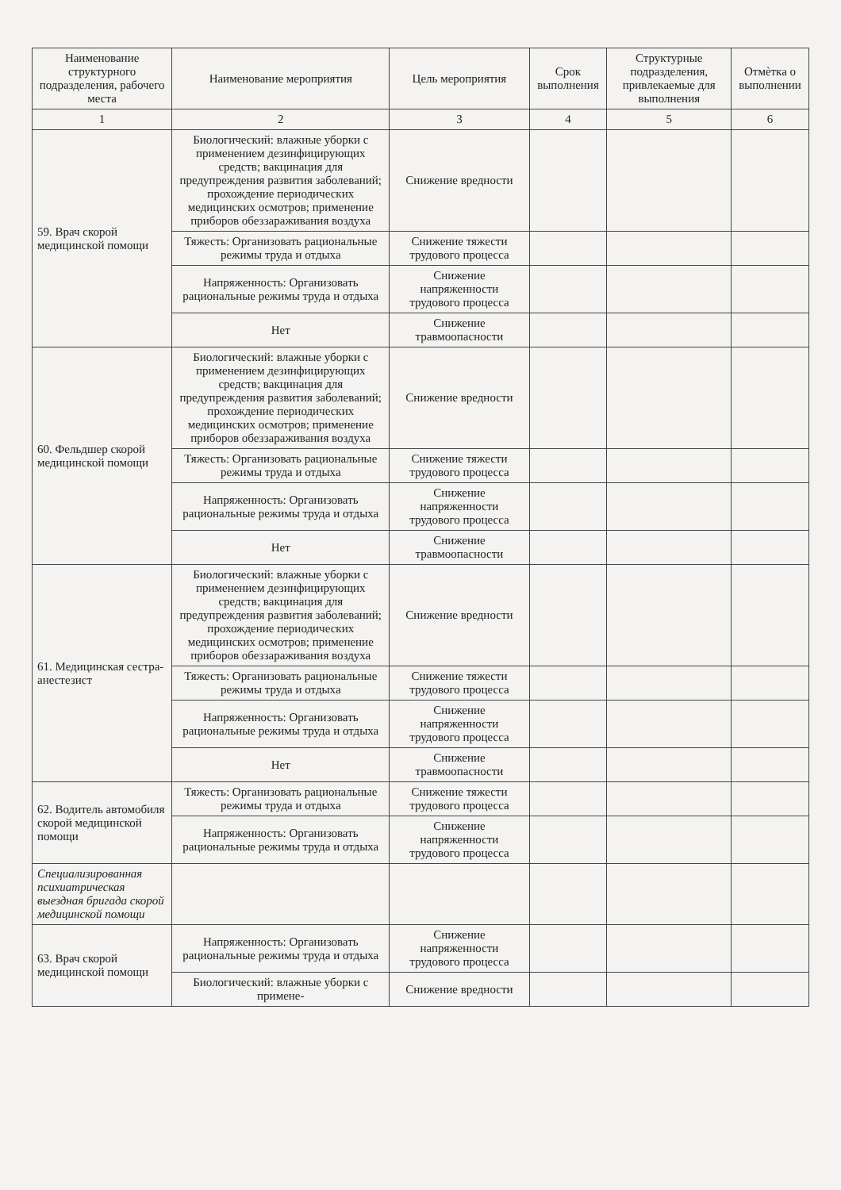| Наименование структурного подразделения, рабочего места | Наименование мероприятия | Цель мероприятия | Срок выполнения | Структурные подразделения, привлекаемые для выполнения | Отмѐтка о выполнении |
| --- | --- | --- | --- | --- | --- |
| 1 | 2 | 3 | 4 | 5 | 6 |
| 59. Врач скорой медицинской помощи | Биологический: влажные уборки с применением дезинфицирующих средств; вакцинация для предупреждения развития заболеваний; прохождение периодических медицинских осмотров; применение приборов обеззараживания воздуха | Снижение вредности | | | |
| | Тяжесть: Организовать рациональные режимы труда и отдыха | Снижение тяжести трудового процесса | | | |
| | Напряженность: Организовать рациональные режимы труда и отдыха | Снижение напряженности трудового процесса | | | |
| | Нет | Снижение травмоопасности | | | |
| 60. Фельдшер скорой медицинской помощи | Биологический: влажные уборки с применением дезинфицирующих средств; вакцинация для предупреждения развития заболеваний; прохождение периодических медицинских осмотров; применение приборов обеззараживания воздуха | Снижение вредности | | | |
| | Тяжесть: Организовать рациональные режимы труда и отдыха | Снижение тяжести трудового процесса | | | |
| | Напряженность: Организовать рациональные режимы труда и отдыха | Снижение напряженности трудового процесса | | | |
| | Нет | Снижение травмоопасности | | | |
| 61. Медицинская сестра-анестезист | Биологический: влажные уборки с применением дезинфицирующих средств; вакцинация для предупреждения развития заболеваний; прохождение периодических медицинских осмотров; применение приборов обеззараживания воздуха | Снижение вредности | | | |
| | Тяжесть: Организовать рациональные режимы труда и отдыха | Снижение тяжести трудового процесса | | | |
| | Напряженность: Организовать рациональные режимы труда и отдыха | Снижение напряженности трудового процесса | | | |
| | Нет | Снижение травмоопасности | | | |
| 62. Водитель автомобиля скорой медицинской помощи | Тяжесть: Организовать рациональные режимы труда и отдыха | Снижение тяжести трудового процесса | | | |
| | Напряженность: Организовать рациональные режимы труда и отдыха | Снижение напряженности трудового процесса | | | |
| Специализированная психиатрическая выездная бригада скорой медицинской помощи | | | | | |
| 63. Врач скорой медицинской помощи | Напряженность: Организовать рациональные режимы труда и отдыха | Снижение напряженности трудового процесса | | | |
| | Биологический: влажные уборки с примене- | Снижение вредности | | | |